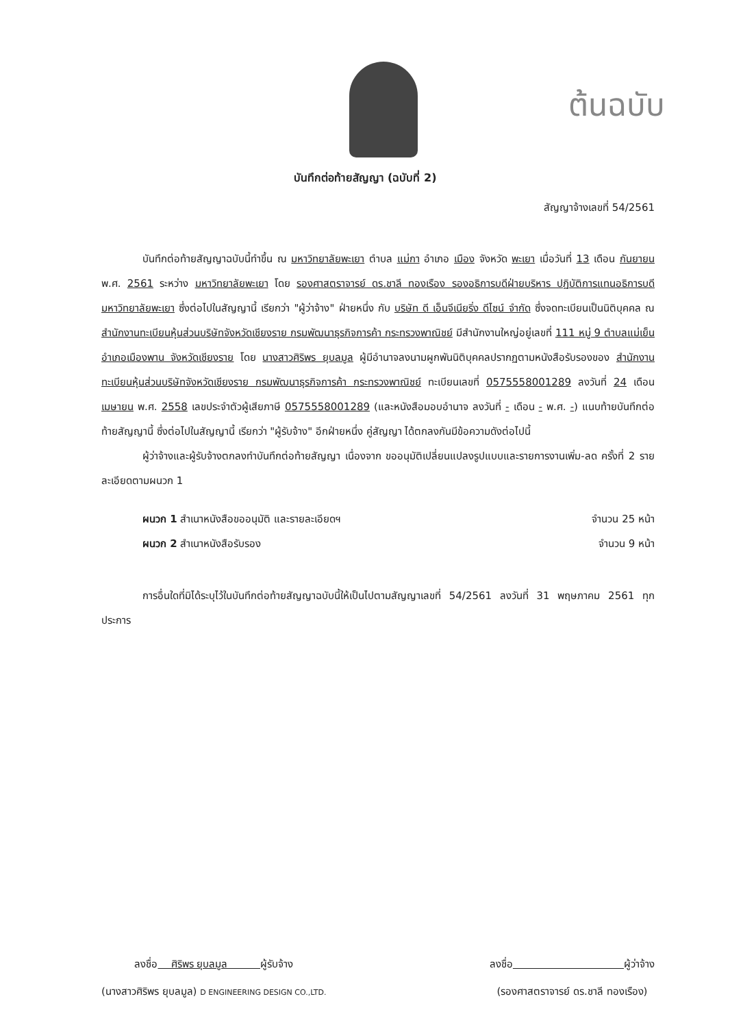ต้นฉบับ
บันทึกต่อท้ายสัญญา (ฉบับที่ 2)
สัญญาจ้างเลขที่ 54/2561
บันทึกต่อท้ายสัญญาฉบับนี้ทำขึ้น ณ มหาวิทยาลัยพะเยา ตำบล แม่กา อำเภอ เมือง จังหวัด พะเยา เมื่อวันที่ 13 เดือน กันยายน พ.ศ. 2561 ระหว่าง มหาวิทยาลัยพะเยา โดย รองศาสตราจารย์ ดร.ชาลี ทองเรือง รองอธิการบดีฝ่ายบริหาร ปฏิบัติการแทนอธิการบดีมหาวิทยาลัยพะเยา ซึ่งต่อไปในสัญญานี้ เรียกว่า "ผู้ว่าจ้าง" ฝ่ายหนึ่ง กับ บริษัท ดี เอ็นจีเนียริ่ง ดีไซน์ จำกัด ซึ่งจดทะเบียนเป็นนิติบุคคล ณ สำนักงานทะเบียนหุ้นส่วนบริษัทจังหวัดเชียงราย กรมพัฒนาธุรกิจการค้า กระทรวงพาณิชย์ มีสำนักงานใหญ่อยู่เลขที่ 111 หมู่ 9 ตำบลแม่เย็น อำเภอเมืองพาน จังหวัดเชียงราย โดย นางสาวศิริพร ยุบลมูล ผู้มีอำนาจลงนามผูกพันนิติบุคคลปรากฏตามหนังสือรับรองของ สำนักงานทะเบียนหุ้นส่วนบริษัทจังหวัดเชียงราย กรมพัฒนาธุรกิจการค้า กระทรวงพาณิชย์ ทะเบียนเลขที่ 0575558001289 ลงวันที่ 24 เดือน เมษายน พ.ศ. 2558 เลขประจำตัวผู้เสียภาษี 0575558001289 (และหนังสือมอบอำนาจ ลงวันที่ - เดือน - พ.ศ. -) แนบท้ายบันทึกต่อท้ายสัญญานี้ ซึ่งต่อไปในสัญญานี้ เรียกว่า "ผู้รับจ้าง" อีกฝ่ายหนึ่ง คู่สัญญา ได้ตกลงกันมีข้อความดังต่อไปนี้
ผู้ว่าจ้างและผู้รับจ้างตกลงทำบันทึกต่อท้ายสัญญา เนื่องจาก ขออนุมัติเปลี่ยนแปลงรูปแบบและรายการงานเพิ่ม-ลด ครั้งที่ 2 รายละเอียดตามผนวก 1
ผนวก 1 สำเนาหนังสือขออนุมัติ และรายละเอียดฯ จำนวน 25 หน้า
ผนวก 2 สำเนาหนังสือรับรอง จำนวน 9 หน้า
การอื่นใดที่มิได้ระบุไว้ในบันทึกต่อท้ายสัญญาฉบับนี้ให้เป็นไปตามสัญญาเลขที่ 54/2561 ลงวันที่ 31 พฤษภาคม 2561 ทุกประการ
ลงชื่อ ศิริพร ยุบลมูล ผู้รับจ้าง
(นางสาวศิริพร ยุบลมูล) D ENGINEERING DESIGN CO.,LTD.
ลงชื่อ ผู้ว่าจ้าง
(รองศาสตราจารย์ ดร.ชาลี ทองเรือง)